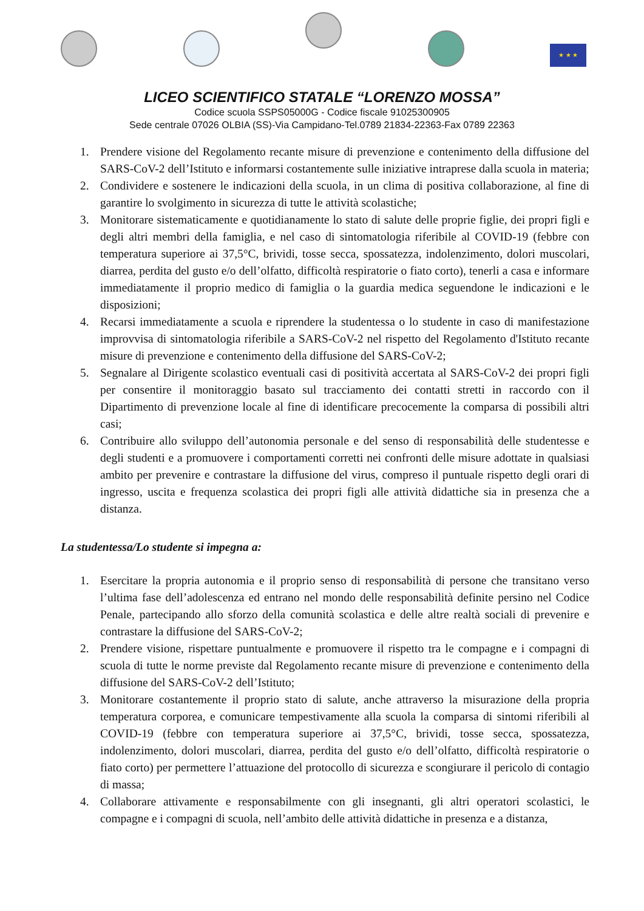★ ★ ★
LICEO SCIENTIFICO STATALE “LORENZO MOSSA”
Codice scuola SSPS05000G - Codice fiscale 91025300905
Sede centrale 07026 OLBIA (SS)-Via Campidano-Tel.0789 21834-22363-Fax 0789 22363
1. Prendere visione del Regolamento recante misure di prevenzione e contenimento della diffusione del SARS-CoV-2 dell’Istituto e informarsi costantemente sulle iniziative intraprese dalla scuola in materia;
2. Condividere e sostenere le indicazioni della scuola, in un clima di positiva collaborazione, al fine di garantire lo svolgimento in sicurezza di tutte le attività scolastiche;
3. Monitorare sistematicamente e quotidianamente lo stato di salute delle proprie figlie, dei propri figli e degli altri membri della famiglia, e nel caso di sintomatologia riferibile al COVID-19 (febbre con temperatura superiore ai 37,5°C, brividi, tosse secca, spossatezza, indolenzimento, dolori muscolari, diarrea, perdita del gusto e/o dell’olfatto, difficoltà respiratorie o fiato corto), tenerli a casa e informare immediatamente il proprio medico di famiglia o la guardia medica seguendone le indicazioni e le disposizioni;
4. Recarsi immediatamente a scuola e riprendere la studentessa o lo studente in caso di manifestazione improvvisa di sintomatologia riferibile a SARS-CoV-2 nel rispetto del Regolamento d'Istituto recante misure di prevenzione e contenimento della diffusione del SARS-CoV-2;
5. Segnalare al Dirigente scolastico eventuali casi di positività accertata al SARS-CoV-2 dei propri figli per consentire il monitoraggio basato sul tracciamento dei contatti stretti in raccordo con il Dipartimento di prevenzione locale al fine di identificare precocemente la comparsa di possibili altri casi;
6. Contribuire allo sviluppo dell’autonomia personale e del senso di responsabilità delle studentesse e degli studenti e a promuovere i comportamenti corretti nei confronti delle misure adottate in qualsiasi ambito per prevenire e contrastare la diffusione del virus, compreso il puntuale rispetto degli orari di ingresso, uscita e frequenza scolastica dei propri figli alle attività didattiche sia in presenza che a distanza.
La studentessa/Lo studente si impegna a:
1. Esercitare la propria autonomia e il proprio senso di responsabilità di persone che transitano verso l’ultima fase dell’adolescenza ed entrano nel mondo delle responsabilità definite persino nel Codice Penale, partecipando allo sforzo della comunità scolastica e delle altre realtà sociali di prevenire e contrastare la diffusione del SARS-CoV-2;
2. Prendere visione, rispettare puntualmente e promuovere il rispetto tra le compagne e i compagni di scuola di tutte le norme previste dal Regolamento recante misure di prevenzione e contenimento della diffusione del SARS-CoV-2 dell’Istituto;
3. Monitorare costantemente il proprio stato di salute, anche attraverso la misurazione della propria temperatura corporea, e comunicare tempestivamente alla scuola la comparsa di sintomi riferibili al COVID-19 (febbre con temperatura superiore ai 37,5°C, brividi, tosse secca, spossatezza, indolenzimento, dolori muscolari, diarrea, perdita del gusto e/o dell’olfatto, difficoltà respiratorie o fiato corto) per permettere l’attuazione del protocollo di sicurezza e scongiurare il pericolo di contagio di massa;
4. Collaborare attivamente e responsabilmente con gli insegnanti, gli altri operatori scolastici, le compagne e i compagni di scuola, nell’ambito delle attività didattiche in presenza e a distanza,